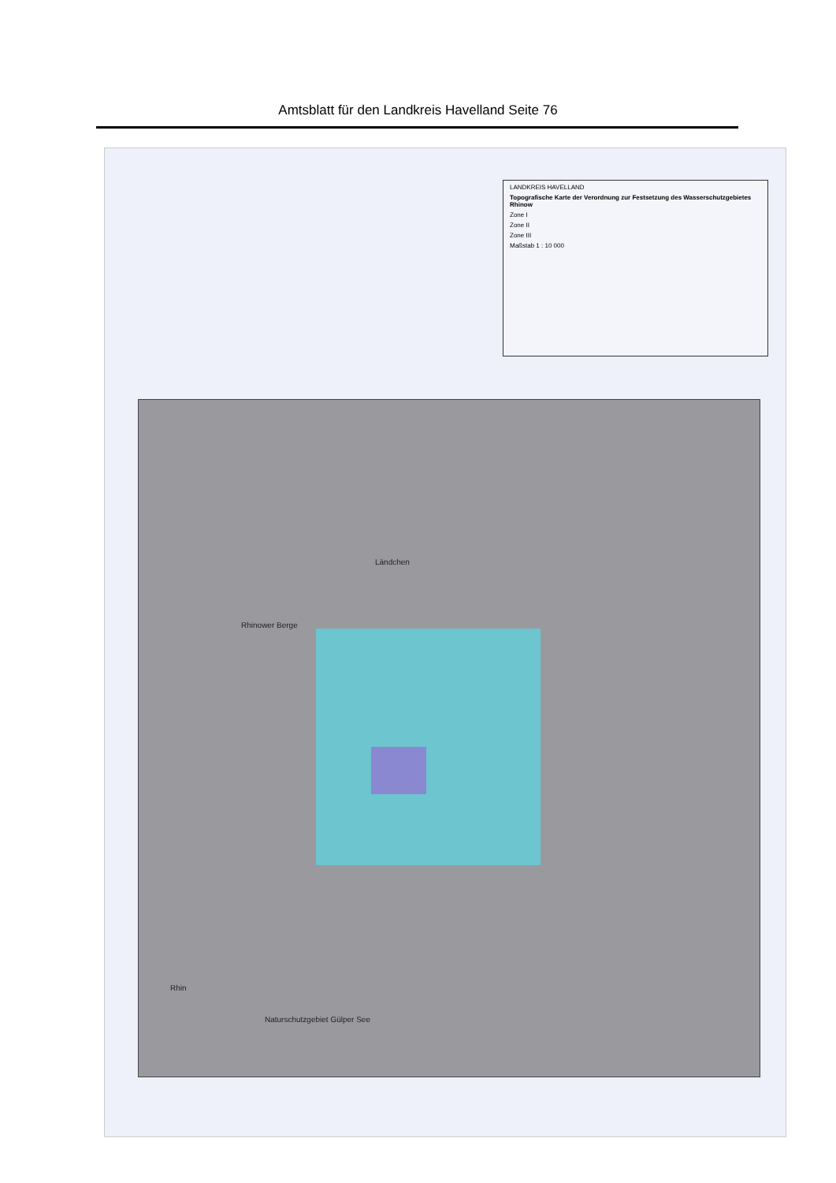Amtsblatt für den Landkreis Havelland Seite 76
LANDKREIS HAVELLAND
Topografische Karte der Verordnung zur Festsetzung des Wasserschutzgebietes Rhinow
Zone I
Zone II
Zone III
Maßstab 1 : 10 000
Rhinower Berge
Ländchen
Naturschutzgebiet Gülper See
Rhin